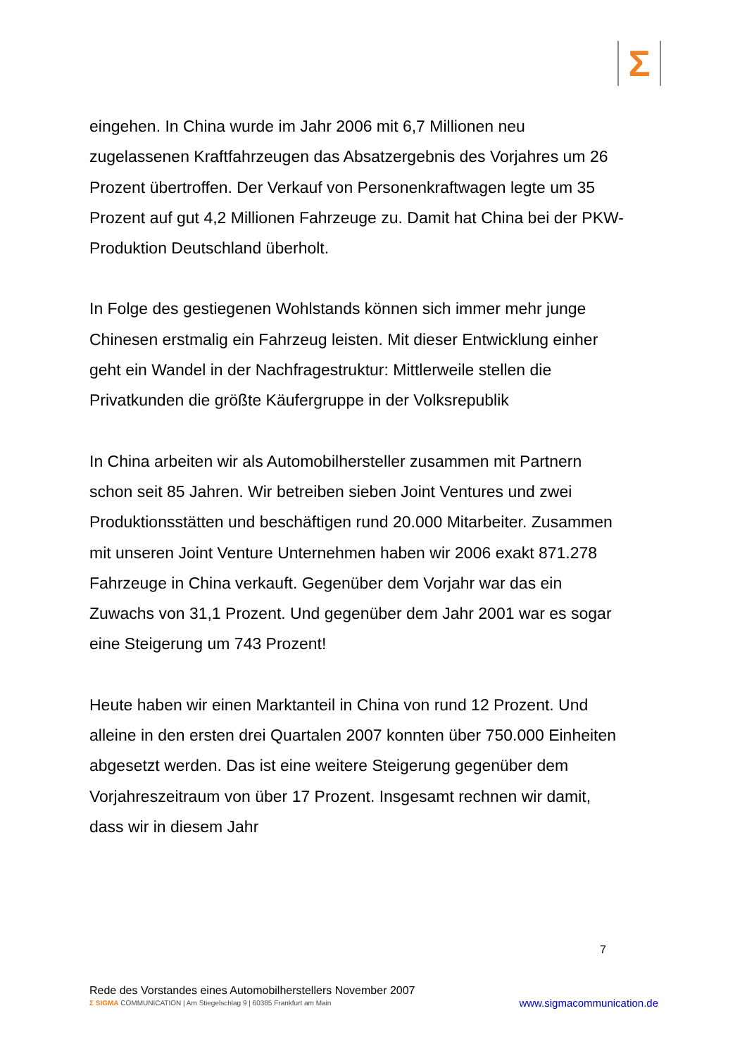Σ
eingehen. In China wurde im Jahr 2006 mit 6,7 Millionen neu zugelassenen Kraftfahrzeugen das Absatzergebnis des Vorjahres um 26 Prozent übertroffen. Der Verkauf von Personenkraftwagen legte um 35 Prozent auf gut 4,2 Millionen Fahrzeuge zu. Damit hat China bei der PKW-Produktion Deutschland überholt.
In Folge des gestiegenen Wohlstands können sich immer mehr junge Chinesen erstmalig ein Fahrzeug leisten. Mit dieser Entwicklung einher geht ein Wandel in der Nachfragestruktur: Mittlerweile stellen die Privatkunden die größte Käufergruppe in der Volksrepublik
In China arbeiten wir als Automobilhersteller zusammen mit Partnern schon seit 85 Jahren. Wir betreiben sieben Joint Ventures und zwei Produktionsstätten und beschäftigen rund 20.000 Mitarbeiter. Zusammen mit unseren Joint Venture Unternehmen haben wir 2006 exakt 871.278 Fahrzeuge in China verkauft. Gegenüber dem Vorjahr war das ein Zuwachs von 31,1 Prozent. Und gegenüber dem Jahr 2001 war es sogar eine Steigerung um 743 Prozent!
Heute haben wir einen Marktanteil in China von rund 12 Prozent. Und alleine in den ersten drei Quartalen 2007 konnten über 750.000 Einheiten abgesetzt werden. Das ist eine weitere Steigerung gegenüber dem Vorjahreszeitraum von über 17 Prozent. Insgesamt rechnen wir damit, dass wir in diesem Jahr
7
Rede des Vorstandes eines Automobilherstellers November 2007
Σ SIGMA COMMUNICATION | Am Stiegelschlag 9 | 60385 Frankfurt am Main www.sigmacommunication.de